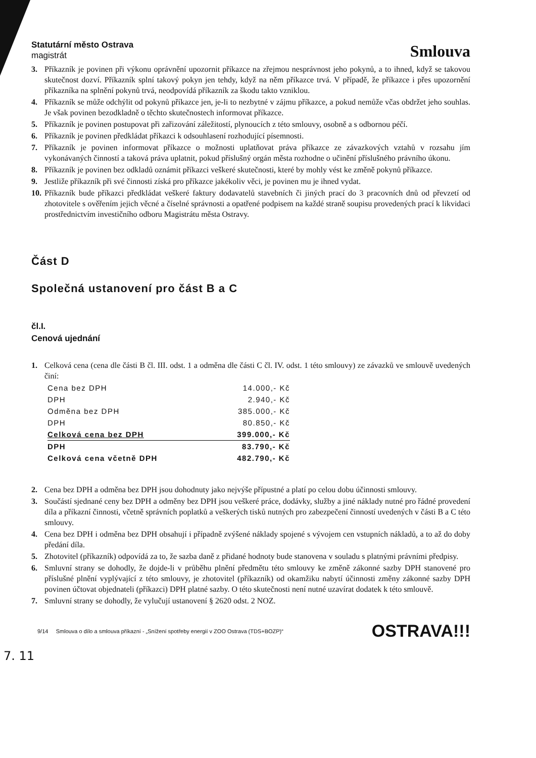Statutární město Ostrava
magistrát
Smlouva
3. Příkazník je povinen při výkonu oprávnění upozornit příkazce na zřejmou nesprávnost jeho pokynů, a to ihned, když se takovou skutečnost dozví. Příkazník splní takový pokyn jen tehdy, když na něm příkazce trvá. V případě, že příkazce i přes upozornění příkazníka na splnění pokynů trvá, neodpovídá příkazník za škodu takto vzniklou.
4. Příkazník se může odchýlit od pokynů příkazce jen, je-li to nezbytné v zájmu příkazce, a pokud nemůže včas obdržet jeho souhlas. Je však povinen bezodkladně o těchto skutečnostech informovat příkazce.
5. Příkazník je povinen postupovat při zařizování záležitostí, plynoucích z této smlouvy, osobně a s odbornou péčí.
6. Příkazník je povinen předkládat příkazci k odsouhlasení rozhodující písemnosti.
7. Příkazník je povinen informovat příkazce o možnosti uplatňovat práva příkazce ze závazkových vztahů v rozsahu jím vykonávaných činností a taková práva uplatnit, pokud příslušný orgán města rozhodne o učinění příslušného právního úkonu.
8. Příkazník je povinen bez odkladů oznámit příkazci veškeré skutečnosti, které by mohly vést ke změně pokynů příkazce.
9. Jestliže příkazník při své činnosti získá pro příkazce jakékoliv věci, je povinen mu je ihned vydat.
10. Příkazník bude příkazci předkládat veškeré faktury dodavatelů stavebních či jiných prací do 3 pracovních dnů od převzetí od zhotovitele s ověřením jejich věcné a číselné správnosti a opatřené podpisem na každé straně soupisu provedených prací k likvidaci prostřednictvím investičního odboru Magistrátu města Ostravy.
Část D
Společná ustanovení pro část B a C
čl.I.
Cenová ujednání
1. Celková cena (cena dle části B čl. III. odst. 1 a odměna dle části C čl. IV. odst. 1 této smlouvy) ze závazků ve smlouvě uvedených činí:
| Cena bez DPH | 14.000,- Kč |
| DPH | 2.940,- Kč |
| Odměna bez DPH | 385.000,- Kč |
| DPH | 80.850,- Kč |
| Celková cena bez DPH | 399.000,- Kč |
| DPH | 83.790,- Kč |
| Celková cena včetně DPH | 482.790,- Kč |
2. Cena bez DPH a odměna bez DPH jsou dohodnuty jako nejvýše přípustné a platí po celou dobu účinnosti smlouvy.
3. Součástí sjednané ceny bez DPH a odměny bez DPH jsou veškeré práce, dodávky, služby a jiné náklady nutné pro řádné provedení díla a příkazní činnosti, včetně správních poplatků a veškerých tisků nutných pro zabezpečení činností uvedených v části B a C této smlouvy.
4. Cena bez DPH i odměna bez DPH obsahují i případně zvýšené náklady spojené s vývojem cen vstupních nákladů, a to až do doby předání díla.
5. Zhotovitel (příkazník) odpovídá za to, že sazba daně z přidané hodnoty bude stanovena v souladu s platnými právními předpisy.
6. Smluvní strany se dohodly, že dojde-li v průběhu plnění předmětu této smlouvy ke změně zákonné sazby DPH stanovené pro příslušné plnění vyplývající z této smlouvy, je zhotovitel (příkazník) od okamžiku nabytí účinnosti změny zákonné sazby DPH povinen účtovat objednateli (příkazci) DPH platné sazby. O této skutečnosti není nutné uzavírat dodatek k této smlouvě.
7. Smluvní strany se dohodly, že vylučují ustanovení § 2620 odst. 2 NOZ.
9/14 Smlouva o dílo a smlouva příkazní - „Snížení spotřeby energií v ZOO Ostrava (TDS+BOZP)“OSTRAVA!!!
7. 11